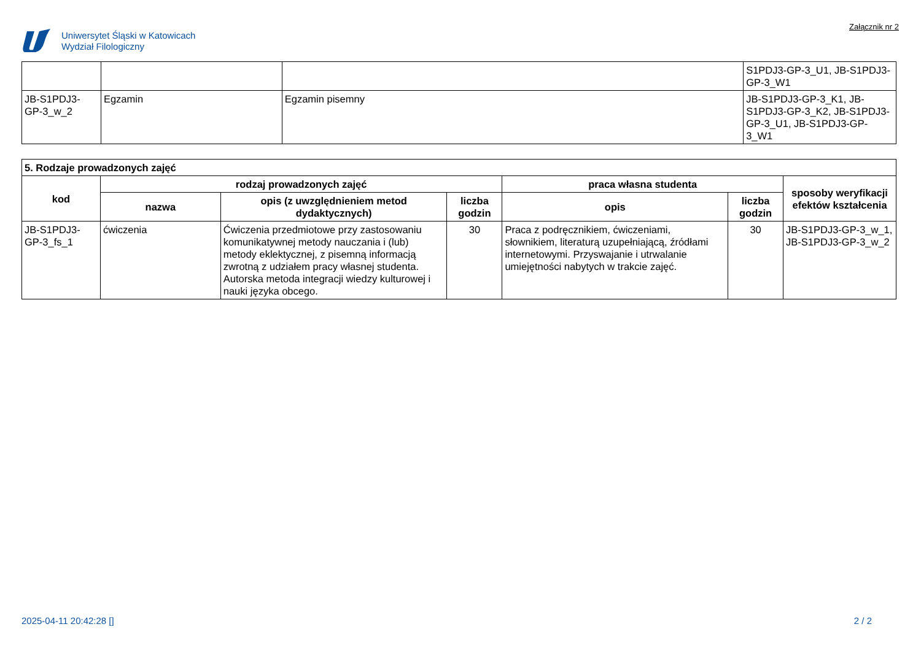Uniwersytet Śląski w Katowicach
Wydział Filologiczny
Załącznik nr 2
| | | | S1PDJ3-GP-3_U1, JB-S1PDJ3-GP-3_W1 |
| JB-S1PDJ3-GP-3_w_2 | Egzamin | Egzamin pisemny | JB-S1PDJ3-GP-3_K1, JB-S1PDJ3-GP-3_K2, JB-S1PDJ3-GP-3_U1, JB-S1PDJ3-GP-3_W1 |
| 5. Rodzaje prowadzonych zajęć | | | | | | |
| --- | --- | --- | --- | --- | --- | --- |
| kod | rodzaj prowadzonych zajęć | | | praca własna studenta | | sposoby weryfikacji efektów kształcenia |
| | nazwa | opis (z uwzględnieniem metod dydaktycznych) | liczba godzin | opis | liczba godzin | |
| JB-S1PDJ3-GP-3_fs_1 | ćwiczenia | Ćwiczenia przedmiotowe przy zastosowaniu komunikatywnej metody nauczania i (lub) metody eklektycznej, z pisemną informacją zwrotną z udziałem pracy własnej studenta. Autorska metoda integracji wiedzy kulturowej i nauki języka obcego. | 30 | Praca z podręcznikiem, ćwiczeniami, słownikiem, literaturą uzupełniającą, źródłami internetowymi. Przyswajanie i utrwalanie umiejętności nabytych w trakcie zajęć. | 30 | JB-S1PDJ3-GP-3_w_1, JB-S1PDJ3-GP-3_w_2 |
2025-04-11 20:42:28 [] 2 / 2